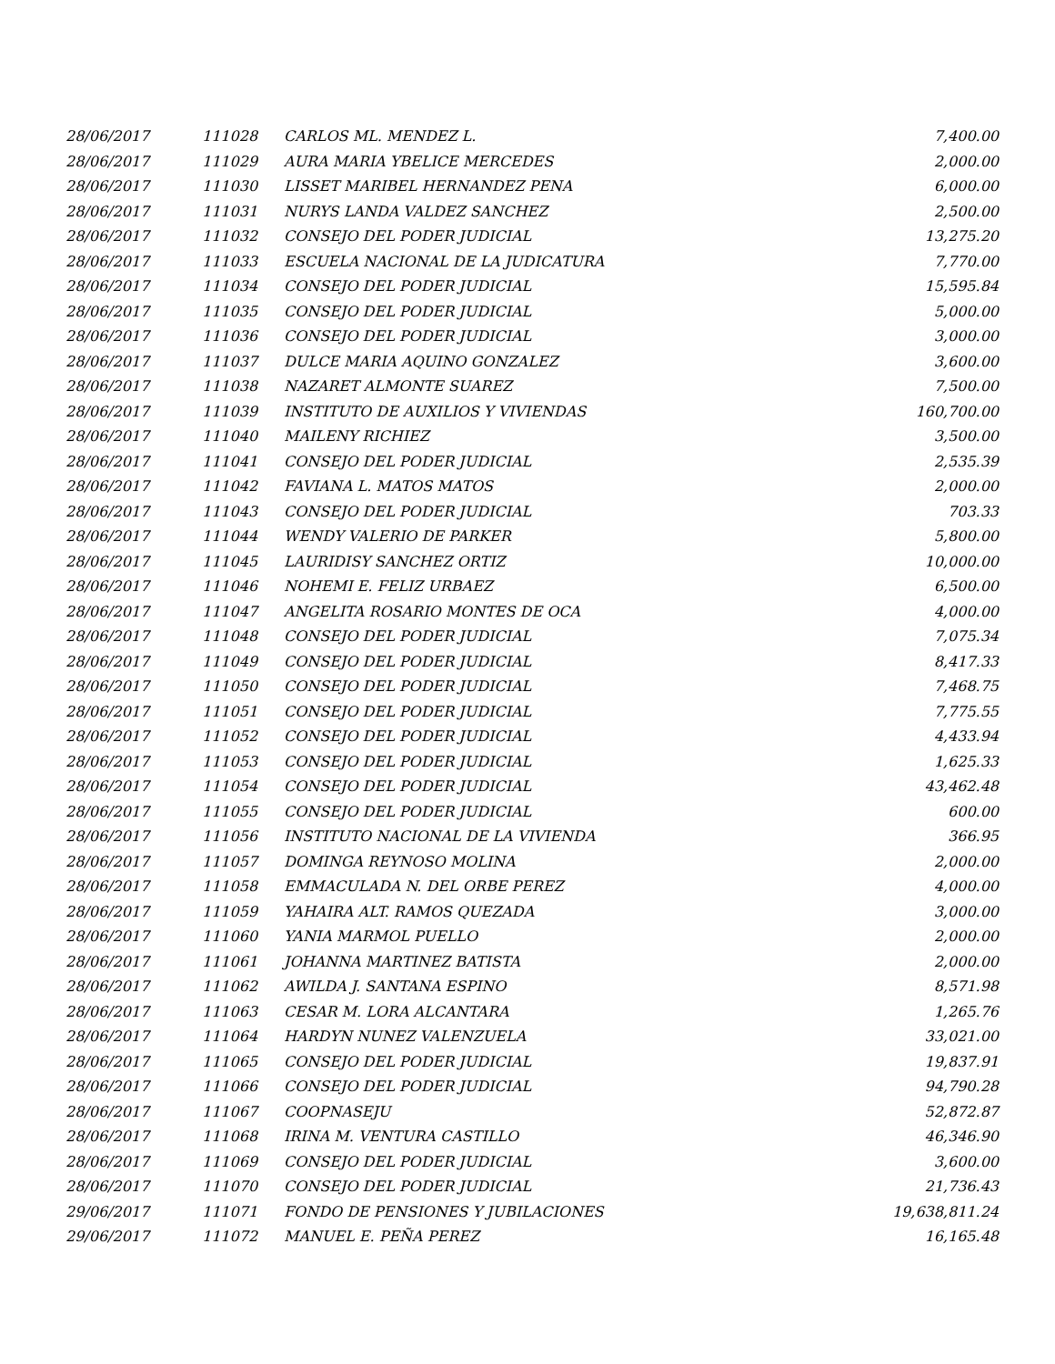| 28/06/2017 | 111028 | CARLOS ML. MENDEZ L. | 7,400.00 |
| 28/06/2017 | 111029 | AURA MARIA YBELICE MERCEDES | 2,000.00 |
| 28/06/2017 | 111030 | LISSET MARIBEL HERNANDEZ PENA | 6,000.00 |
| 28/06/2017 | 111031 | NURYS LANDA VALDEZ SANCHEZ | 2,500.00 |
| 28/06/2017 | 111032 | CONSEJO DEL PODER JUDICIAL | 13,275.20 |
| 28/06/2017 | 111033 | ESCUELA NACIONAL DE LA JUDICATURA | 7,770.00 |
| 28/06/2017 | 111034 | CONSEJO DEL PODER JUDICIAL | 15,595.84 |
| 28/06/2017 | 111035 | CONSEJO DEL PODER JUDICIAL | 5,000.00 |
| 28/06/2017 | 111036 | CONSEJO DEL PODER JUDICIAL | 3,000.00 |
| 28/06/2017 | 111037 | DULCE MARIA AQUINO GONZALEZ | 3,600.00 |
| 28/06/2017 | 111038 | NAZARET ALMONTE SUAREZ | 7,500.00 |
| 28/06/2017 | 111039 | INSTITUTO DE AUXILIOS Y VIVIENDAS | 160,700.00 |
| 28/06/2017 | 111040 | MAILENY RICHIEZ | 3,500.00 |
| 28/06/2017 | 111041 | CONSEJO DEL PODER JUDICIAL | 2,535.39 |
| 28/06/2017 | 111042 | FAVIANA L. MATOS MATOS | 2,000.00 |
| 28/06/2017 | 111043 | CONSEJO DEL PODER JUDICIAL | 703.33 |
| 28/06/2017 | 111044 | WENDY VALERIO DE PARKER | 5,800.00 |
| 28/06/2017 | 111045 | LAURIDISY SANCHEZ ORTIZ | 10,000.00 |
| 28/06/2017 | 111046 | NOHEMI E. FELIZ URBAEZ | 6,500.00 |
| 28/06/2017 | 111047 | ANGELITA ROSARIO MONTES DE OCA | 4,000.00 |
| 28/06/2017 | 111048 | CONSEJO DEL PODER JUDICIAL | 7,075.34 |
| 28/06/2017 | 111049 | CONSEJO DEL PODER JUDICIAL | 8,417.33 |
| 28/06/2017 | 111050 | CONSEJO DEL PODER JUDICIAL | 7,468.75 |
| 28/06/2017 | 111051 | CONSEJO DEL PODER JUDICIAL | 7,775.55 |
| 28/06/2017 | 111052 | CONSEJO DEL PODER JUDICIAL | 4,433.94 |
| 28/06/2017 | 111053 | CONSEJO DEL PODER JUDICIAL | 1,625.33 |
| 28/06/2017 | 111054 | CONSEJO DEL PODER JUDICIAL | 43,462.48 |
| 28/06/2017 | 111055 | CONSEJO DEL PODER JUDICIAL | 600.00 |
| 28/06/2017 | 111056 | INSTITUTO NACIONAL DE LA VIVIENDA | 366.95 |
| 28/06/2017 | 111057 | DOMINGA REYNOSO MOLINA | 2,000.00 |
| 28/06/2017 | 111058 | EMMACULADA N. DEL ORBE PEREZ | 4,000.00 |
| 28/06/2017 | 111059 | YAHAIRA ALT. RAMOS QUEZADA | 3,000.00 |
| 28/06/2017 | 111060 | YANIA MARMOL PUELLO | 2,000.00 |
| 28/06/2017 | 111061 | JOHANNA MARTINEZ BATISTA | 2,000.00 |
| 28/06/2017 | 111062 | AWILDA J. SANTANA ESPINO | 8,571.98 |
| 28/06/2017 | 111063 | CESAR M. LORA ALCANTARA | 1,265.76 |
| 28/06/2017 | 111064 | HARDYN NUNEZ VALENZUELA | 33,021.00 |
| 28/06/2017 | 111065 | CONSEJO DEL PODER JUDICIAL | 19,837.91 |
| 28/06/2017 | 111066 | CONSEJO DEL PODER JUDICIAL | 94,790.28 |
| 28/06/2017 | 111067 | COOPNASEJU | 52,872.87 |
| 28/06/2017 | 111068 | IRINA M. VENTURA CASTILLO | 46,346.90 |
| 28/06/2017 | 111069 | CONSEJO DEL PODER JUDICIAL | 3,600.00 |
| 28/06/2017 | 111070 | CONSEJO DEL PODER JUDICIAL | 21,736.43 |
| 29/06/2017 | 111071 | FONDO DE PENSIONES Y JUBILACIONES | 19,638,811.24 |
| 29/06/2017 | 111072 | MANUEL E. PEÑA PEREZ | 16,165.48 |